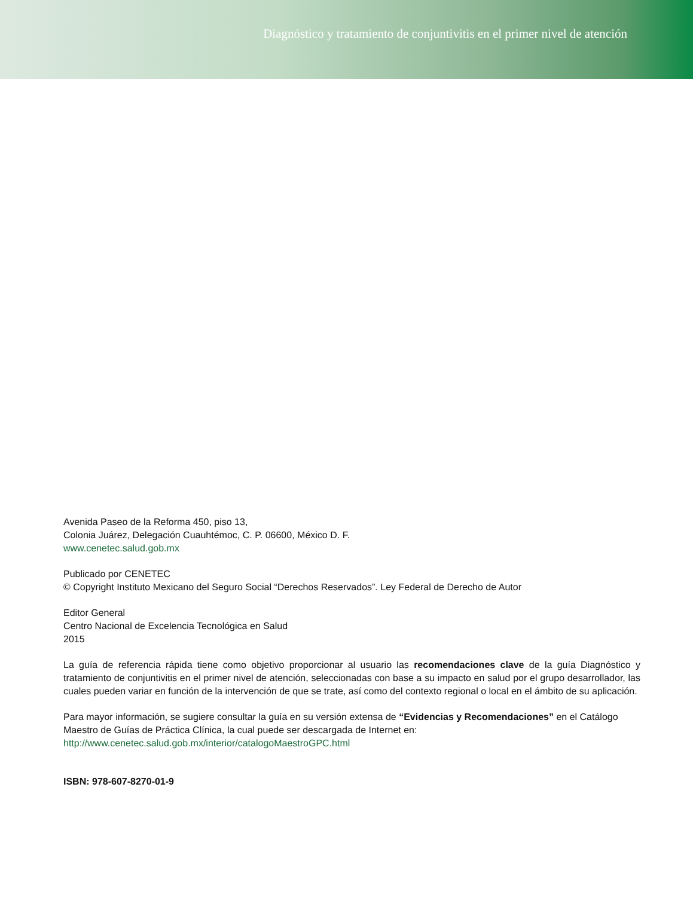Diagnóstico y tratamiento de conjuntivitis en el primer nivel de atención
Avenida Paseo de la Reforma 450, piso 13,
Colonia Juárez, Delegación Cuauhtémoc, C. P. 06600, México D. F.
www.cenetec.salud.gob.mx
Publicado por CENETEC
© Copyright Instituto Mexicano del Seguro Social “Derechos Reservados”. Ley Federal de Derecho de Autor
Editor General
Centro Nacional de Excelencia Tecnológica en Salud
2015
La guía de referencia rápida tiene como objetivo proporcionar al usuario las recomendaciones clave de la guía Diagnóstico y tratamiento de conjuntivitis en el primer nivel de atención, seleccionadas con base a su impacto en salud por el grupo desarrollador, las cuales pueden variar en función de la intervención de que se trate, así como del contexto regional o local en el ámbito de su aplicación.
Para mayor información, se sugiere consultar la guía en su versión extensa de “Evidencias y Recomendaciones” en el Catálogo Maestro de Guías de Práctica Clínica, la cual puede ser descargada de Internet en:
http://www.cenetec.salud.gob.mx/interior/catalogoMaestroGPC.html
ISBN: 978-607-8270-01-9